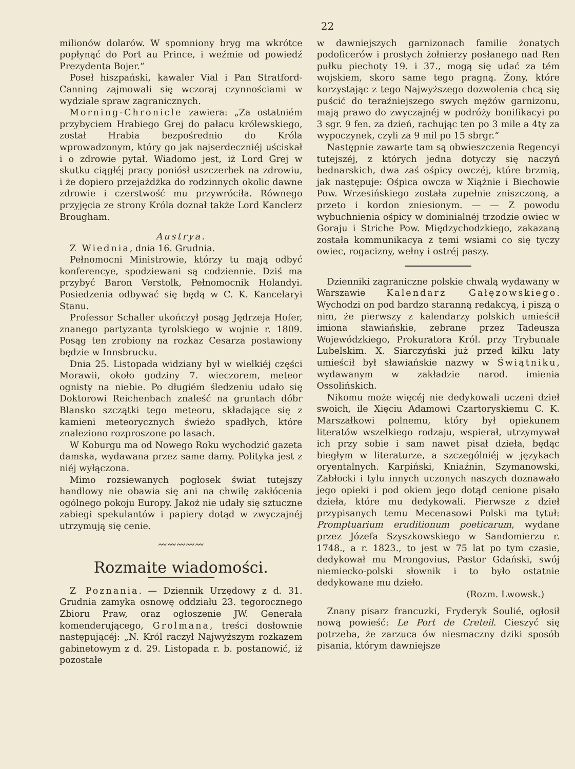22
milionów dolarów. W spomniony bryg ma wkrótce popłynąć do Port au Prince, i weźmie od powiedź Prezydenta Bojer.“
Poseł hiszpański, kawaler Vial i Pan Stratford-Canning zajmowali się wczoraj czynnościami w wydziale spraw zagranicznych.
Morning-Chronicle zawiera: „Za ostatniém przybyciem Hrabiego Grej do pałacu królewskiego, został Hrabia bezpośrednio do Króla wprowadzonym, który go jak najserdeczniéj uściskał i o zdrowie pytał. Wiadomo jest, iż Lord Grej w skutku ciągłéj pracy poniósł uszczerbek na zdrowiu, i że dopiero przejażdżka do rodzinnych okolic dawne zdrowie i czerstwość mu przywróciła. Równego przyjęcia ze strony Króla doznał także Lord Kanclerz Brougham.
Austrya.
Z Wiednia, dnia 16. Grudnia.
Pełnomocni Ministrowie, którzy tu mają odbyć konferencye, spodziewani są codziennie. Dziś ma przybyć Baron Verstolk, Pełnomocnik Holandyi. Posiedzenia odbywać się będą w C. K. Kancelaryi Stanu.
Professor Schaller ukończył posąg Jędrzeja Hofer, znanego partyzanta tyrolskiego w wojnie r. 1809. Posąg ten zrobiony na rozkaz Cesarza postawiony będzie w Innsbrucku.
Dnia 25. Listopada widziany był w wielkiéj części Morawii, około godziny 7. wieczorem, meteor ognisty na niebie. Po długiém śledzeniu udało się Doktorowi Reichenbach znaleść na gruntach dóbr Blansko szczątki tego meteoru, składające się z kamieni meteorycznych świeżo spadłych, które znaleziono rozproszone po lasach.
W Koburgu ma od Nowego Roku wychodzić gazeta damska, wydawana przez same damy. Polityka jest z niéj wyłączona.
Mimo rozsiewanych pogłosek świat tutejszy handlowy nie obawia się ani na chwilę zakłócenia ogólnego pokoju Europy. Jakoż nie udały się sztuczne zabiegi spekulantów i papiery dotąd w zwyczajnéj utrzymują się cenie.
〰〰〰〰〰
Rozmaite wiadomości.
Z Poznania. — Dziennik Urzędowy z d. 31. Grudnia zamyka osnowę oddziału 23. tegorocznego Zbioru Praw, oraz ogłoszenie JW. Generała komenderującego, Grolmana, treści dosłownie następującéj: „N. Król raczył Najwyższym rozkazem gabinetowym z d. 29. Listopada r. b. postanowić, iż pozostałe
w dawniejszych garnizonach familie żonatych podoficerów i prostych żołnierzy posłanego nad Ren pułku piechoty 19. i 37., mogą się udać za tém wojskiem, skoro same tego pragną. Żony, które korzystając z tego Najwyższego dozwolenia chcą się puścić do teraźniejszego swych mężów garnizonu, mają prawo do zwyczajnéj w podróży bonifikacyi po 3 sgr. 9 fen. za dzień, rachując ten po 3 mile a 4ty za wypoczynek, czyli za 9 mil po 15 sbrgr.“
Następnie zawarte tam są obwieszczenia Regencyi tutejszéj, z których jedna dotyczy się naczyń bednarskich, dwa zaś ośpicy owczéj, które brzmią, jak następuje: Ośpica owcza w Xiążnie i Biechowie Pow. Wrzesińskiego została zupełnie zniszczoną, a przeto i kordon zniesionym. — — Z powodu wybuchnienia ośpicy w dominialnéj trzodzie owiec w Goraju i Striche Pow. Międzychodzkiego, zakazaną została kommunikacya z temi wsiami co się tyczy owiec, rogacizny, wełny i ostréj paszy.
Dzienniki zagraniczne polskie chwalą wydawany w Warszawie Kalendarz Gałęzowskiego. Wychodzi on pod bardzo staranną redakcyą, i piszą o nim, że pierwszy z kalendarzy polskich umieścił imiona sławiańskie, zebrane przez Tadeusza Wojewódzkiego, Prokuratora Król. przy Trybunale Lubelskim. X. Siarczyński już przed kilku laty umieścił był sławiańskie nazwy w Świątniku, wydawanym w zakładzie narod. imienia Ossolińskich.
Nikomu może więcéj nie dedykowali uczeni dzieł swoich, ile Xięciu Adamowi Czartoryskiemu C. K. Marszałkowi polnemu, który był opiekunem literatów wszelkiego rodzaju, wspierał, utrzymywał ich przy sobie i sam nawet pisał dzieła, będąc biegłym w literaturze, a szczególniéj w językach oryentalnych. Karpiński, Kniaźnin, Szymanowski, Zabłocki i tylu innych uczonych naszych doznawało jego opieki i pod okiem jego dotąd cenione pisało dzieła, które mu dedykowali. Pierwsze z dzieł przypisanych temu Mecenasowi Polski ma tytuł: Promptuarium eruditionum poeticarum, wydane przez Józefa Szyszkowskiego w Sandomierzu r. 1748., a r. 1823., to jest w 75 lat po tym czasie, dedykował mu Mrongovius, Pastor Gdański, swój niemiecko-polski słownik i to było ostatnie dedykowane mu dzieło.
(Rozm. Lwowsk.)
Znany pisarz francuzki, Fryderyk Soulié, ogłosił nową powieść: Le Port de Creteil. Cieszyć się potrzeba, że zarzuca ów niesmaczny dziki sposób pisania, którym dawniejsze